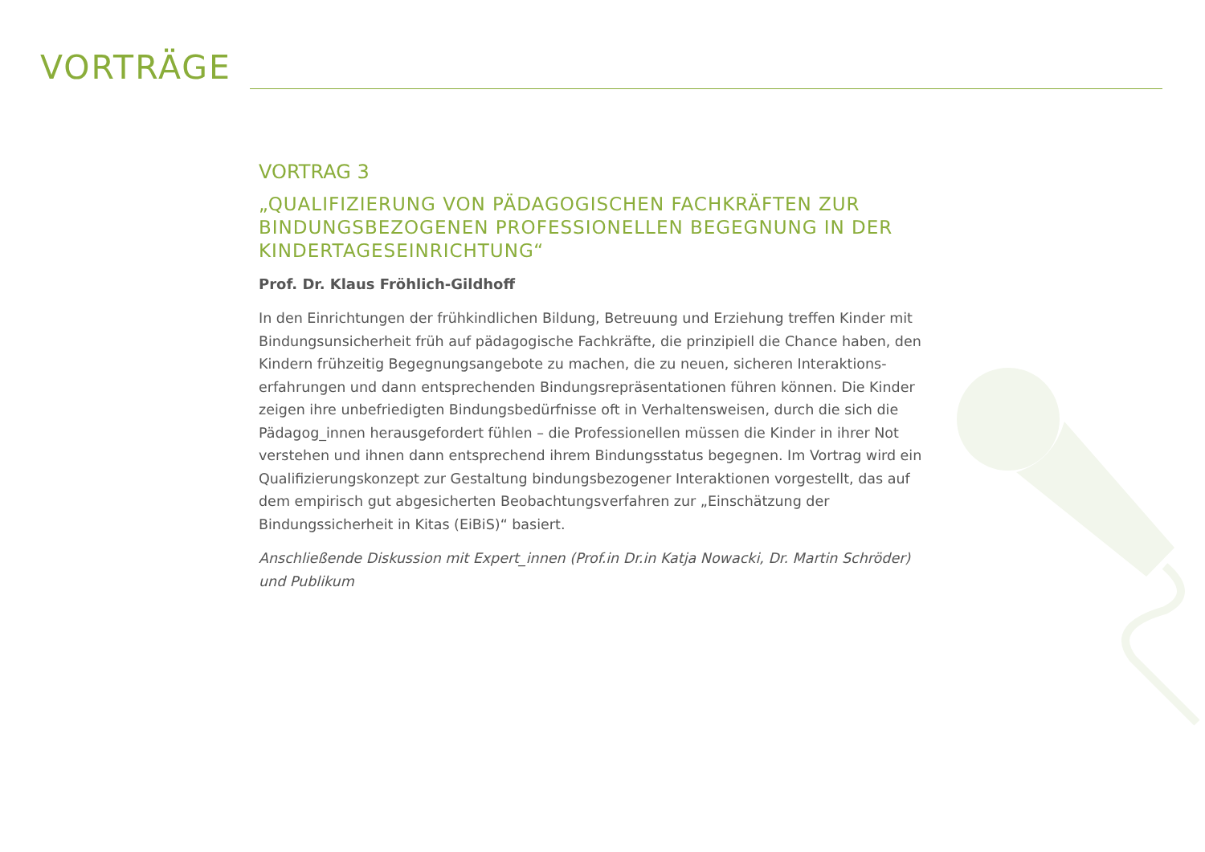VORTRÄGE
VORTRAG 3
„QUALIFIZIERUNG VON PÄDAGOGISCHEN FACHKRÄFTEN ZUR BINDUNGSBEZOGENEN PROFESSIONELLEN BEGEGNUNG IN DER KINDERTAGESEINRICHTUNG“
Prof. Dr. Klaus Fröhlich-Gildhoff
In den Einrichtungen der frühkindlichen Bildung, Betreuung und Erziehung treffen Kinder mit Bindungsunsicherheit früh auf pädagogische Fachkräfte, die prinzipiell die Chance haben, den Kindern frühzeitig Begegnungsangebote zu machen, die zu neuen, sicheren Interaktions-erfahrungen und dann entsprechenden Bindungsrepräsentationen führen können. Die Kinder zeigen ihre unbefriedigten Bindungsbedürfnisse oft in Verhaltensweisen, durch die sich die Pädagog_innen herausgefordert fühlen – die Professionellen müssen die Kinder in ihrer Not verstehen und ihnen dann entsprechend ihrem Bindungsstatus begegnen. Im Vortrag wird ein Qualifizierungskonzept zur Gestaltung bindungsbezogener Interaktionen vorgestellt, das auf dem empirisch gut abgesicherten Beobachtungsverfahren zur „Einschätzung der Bindungssicherheit in Kitas (EiBiS)“ basiert.
Anschließende Diskussion mit Expert_innen (Prof.in Dr.in Katja Nowacki, Dr. Martin Schröder) und Publikum